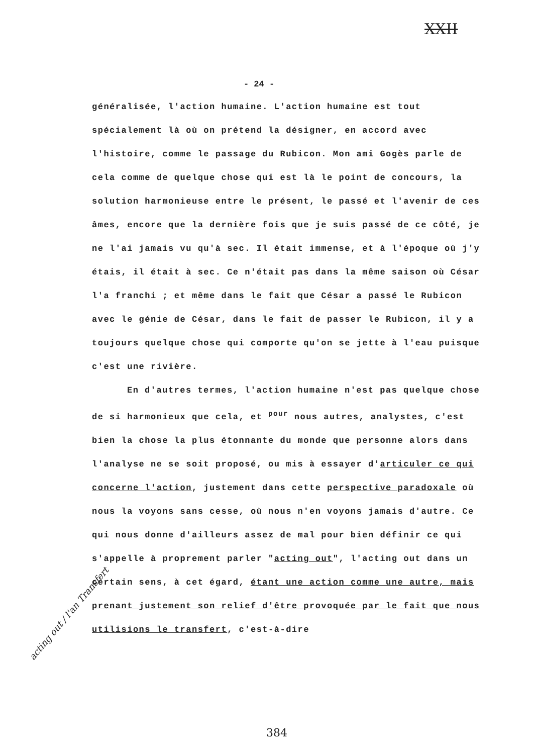XXII
- 24 -
généralisée, l'action humaine. L'action humaine est tout spécialement là où on prétend la désigner, en accord avec l'histoire, comme le passage du Rubicon. Mon ami Gogès parle de cela comme de quelque chose qui est là le point de concours, la solution harmonieuse entre le présent, le passé et l'avenir de ces âmes, encore que la dernière fois que je suis passé de ce côté, je ne l'ai jamais vu qu'à sec. Il était immense, et à l'époque où j'y étais, il était à sec. Ce n'était pas dans la même saison où César l'a franchi ; et même dans le fait que César a passé le Rubicon avec le génie de César, dans le fait de passer le Rubicon, il y a toujours quelque chose qui comporte qu'on se jette à l'eau puisque c'est une rivière.
En d'autres termes, l'action humaine n'est pas quelque chose de si harmonieux que cela, et <sup>pour</sup> nous autres, analystes, c'est bien la chose la plus étonnante du monde que personne alors dans l'analyse ne se soit proposé, ou mis à essayer d'articuler ce qui concerne l'action, justement dans cette perspective paradoxale où nous la voyons sans cesse, où nous n'en voyons jamais d'autre. Ce qui nous donne d'ailleurs assez de mal pour bien définir ce qui s'appelle à proprement parler "acting out", l'acting out dans un certain sens, à cet égard, étant une action comme une autre, mais prenant justement son relief d'être provoquée par le fait que nous utilisions le transfert, c'est-à-dire
acting out / l'an Transfert
384